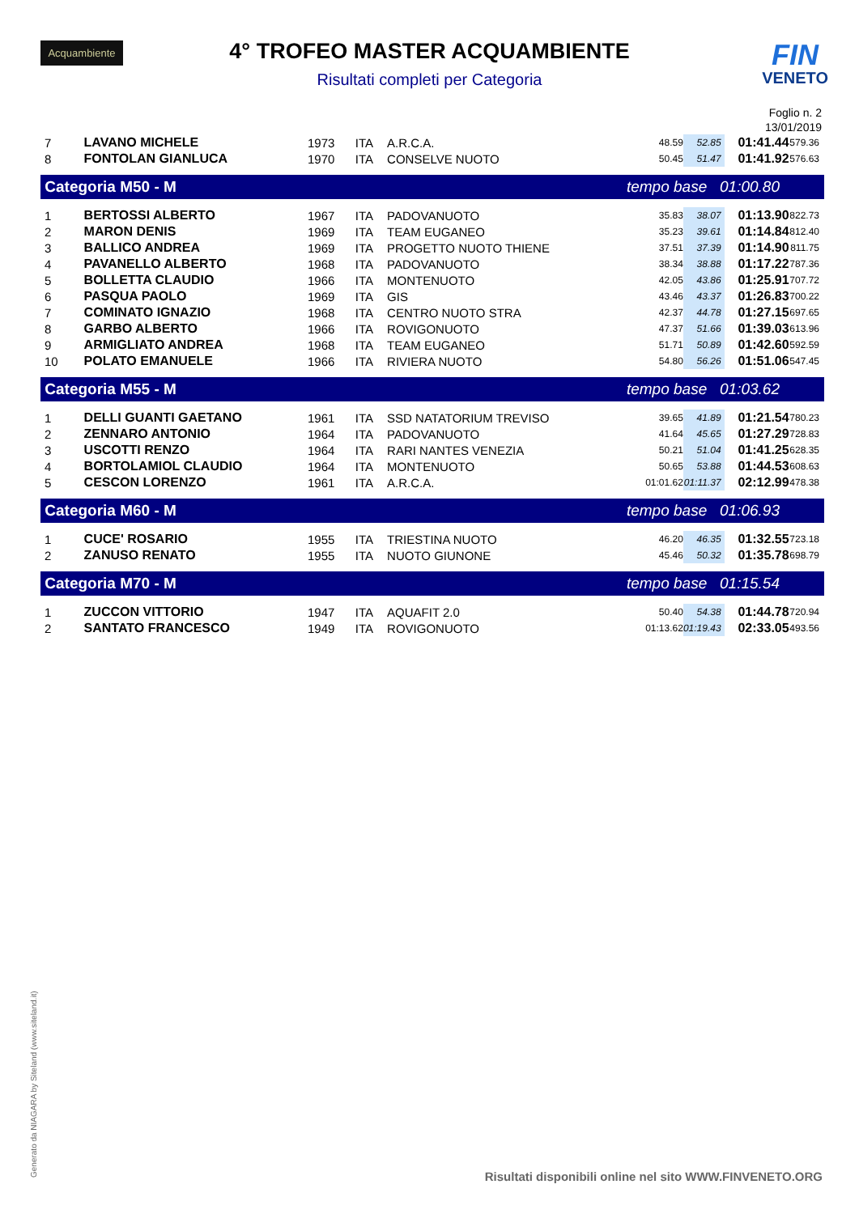Acquambiente
4° TROFEO MASTER ACQUAMBIENTE
Risultati completi per Categoria
FIN
VENETO
Foglio n. 2
13/01/2019
| 7 | LAVANO MICHELE | 1973 | ITA | A.R.C.A. | 48.59 | 52.85 | 01:41.44 | 579.36 |
| 8 | FONTOLAN GIANLUCA | 1970 | ITA | CONSELVE NUOTO | 50.45 | 51.47 | 01:41.92 | 576.63 |
| Categoria M50 - M | | | | | tempo base 01:00.80 | | | |
| 1 | BERTOSSI ALBERTO | 1967 | ITA | PADOVANUOTO | 35.83 | 38.07 | 01:13.90 | 822.73 |
| 2 | MARON DENIS | 1969 | ITA | TEAM EUGANEO | 35.23 | 39.61 | 01:14.84 | 812.40 |
| 3 | BALLICO ANDREA | 1969 | ITA | PROGETTO NUOTO THIENE | 37.51 | 37.39 | 01:14.90 | 811.75 |
| 4 | PAVANELLO ALBERTO | 1968 | ITA | PADOVANUOTO | 38.34 | 38.88 | 01:17.22 | 787.36 |
| 5 | BOLLETTA CLAUDIO | 1966 | ITA | MONTENUOTO | 42.05 | 43.86 | 01:25.91 | 707.72 |
| 6 | PASQUA PAOLO | 1969 | ITA | GIS | 43.46 | 43.37 | 01:26.83 | 700.22 |
| 7 | COMINATO IGNAZIO | 1968 | ITA | CENTRO NUOTO STRA | 42.37 | 44.78 | 01:27.15 | 697.65 |
| 8 | GARBO ALBERTO | 1966 | ITA | ROVIGONUOTO | 47.37 | 51.66 | 01:39.03 | 613.96 |
| 9 | ARMIGLIATO ANDREA | 1968 | ITA | TEAM EUGANEO | 51.71 | 50.89 | 01:42.60 | 592.59 |
| 10 | POLATO EMANUELE | 1966 | ITA | RIVIERA NUOTO | 54.80 | 56.26 | 01:51.06 | 547.45 |
| Categoria M55 - M | | | | | tempo base 01:03.62 | | | |
| 1 | DELLI GUANTI GAETANO | 1961 | ITA | SSD NATATORIUM TREVISO | 39.65 | 41.89 | 01:21.54 | 780.23 |
| 2 | ZENNARO ANTONIO | 1964 | ITA | PADOVANUOTO | 41.64 | 45.65 | 01:27.29 | 728.83 |
| 3 | USCOTTI RENZO | 1964 | ITA | RARI NANTES VENEZIA | 50.21 | 51.04 | 01:41.25 | 628.35 |
| 4 | BORTOLAMIOL CLAUDIO | 1964 | ITA | MONTENUOTO | 50.65 | 53.88 | 01:44.53 | 608.63 |
| 5 | CESCON LORENZO | 1961 | ITA | A.R.C.A. | 01:01.62 | 01:11.37 | 02:12.99 | 478.38 |
| Categoria M60 - M | | | | | tempo base 01:06.93 | | | |
| 1 | CUCE' ROSARIO | 1955 | ITA | TRIESTINA NUOTO | 46.20 | 46.35 | 01:32.55 | 723.18 |
| 2 | ZANUSO RENATO | 1955 | ITA | NUOTO GIUNONE | 45.46 | 50.32 | 01:35.78 | 698.79 |
| Categoria M70 - M | | | | | tempo base 01:15.54 | | | |
| 1 | ZUCCON VITTORIO | 1947 | ITA | AQUAFIT 2.0 | 50.40 | 54.38 | 01:44.78 | 720.94 |
| 2 | SANTATO FRANCESCO | 1949 | ITA | ROVIGONUOTO | 01:13.62 | 01:19.43 | 02:33.05 | 493.56 |
Generato da NIAGARA by Siteland (www.siteland.it)
Risultati disponibili online nel sito WWW.FINVENETO.ORG